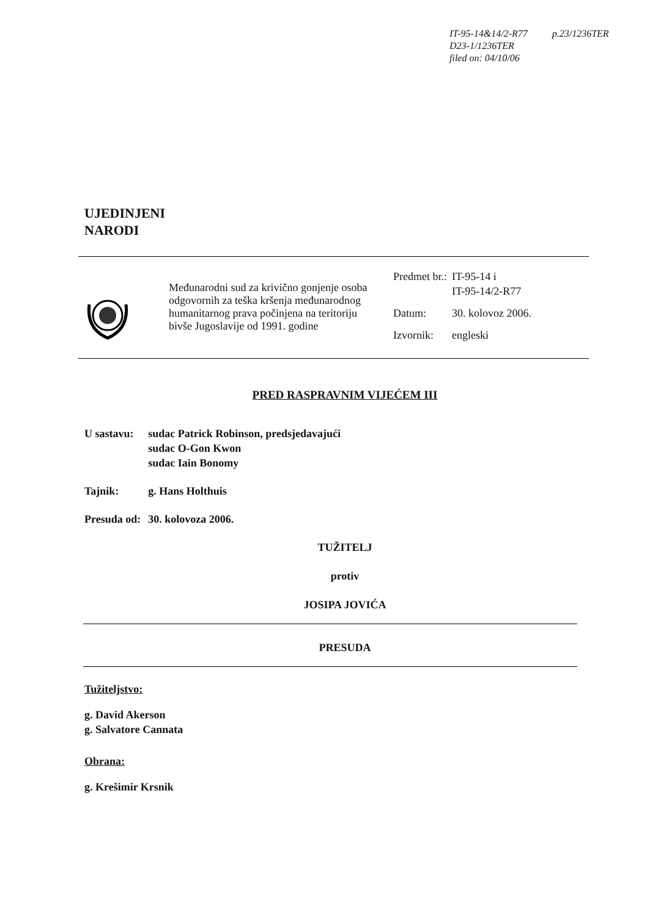IT-95-14&14/2-R77
D23-1/1236TER
filed on: 04/10/06
p.23/1236TER
UJEDINJENI
NARODI
Međunarodni sud za krivično gonjenje osoba odgovornih za teška kršenja međunarodnog humanitarnog prava počinjena na teritoriju bivše Jugoslavije od 1991. godine
| Predmet br.: | IT-95-14 i IT-95-14/2-R77 |
| Datum: | 30. kolovoz 2006. |
| Izvornik: | engleski |
PRED RASPRAVNIM VIJEĆEM III
| U sastavu: | sudac Patrick Robinson, predsjedavajući sudac O-Gon Kwon sudac Iain Bonomy |
| Tajnik: | g. Hans Holthuis |
| Presuda od: | 30. kolovoza 2006. |
TUŽITELJ
protiv
JOSIPA JOVIĆA
PRESUDA
Tužiteljstvo:
g. David Akerson
g. Salvatore Cannata
Obrana:
g. Krešimir Krsnik